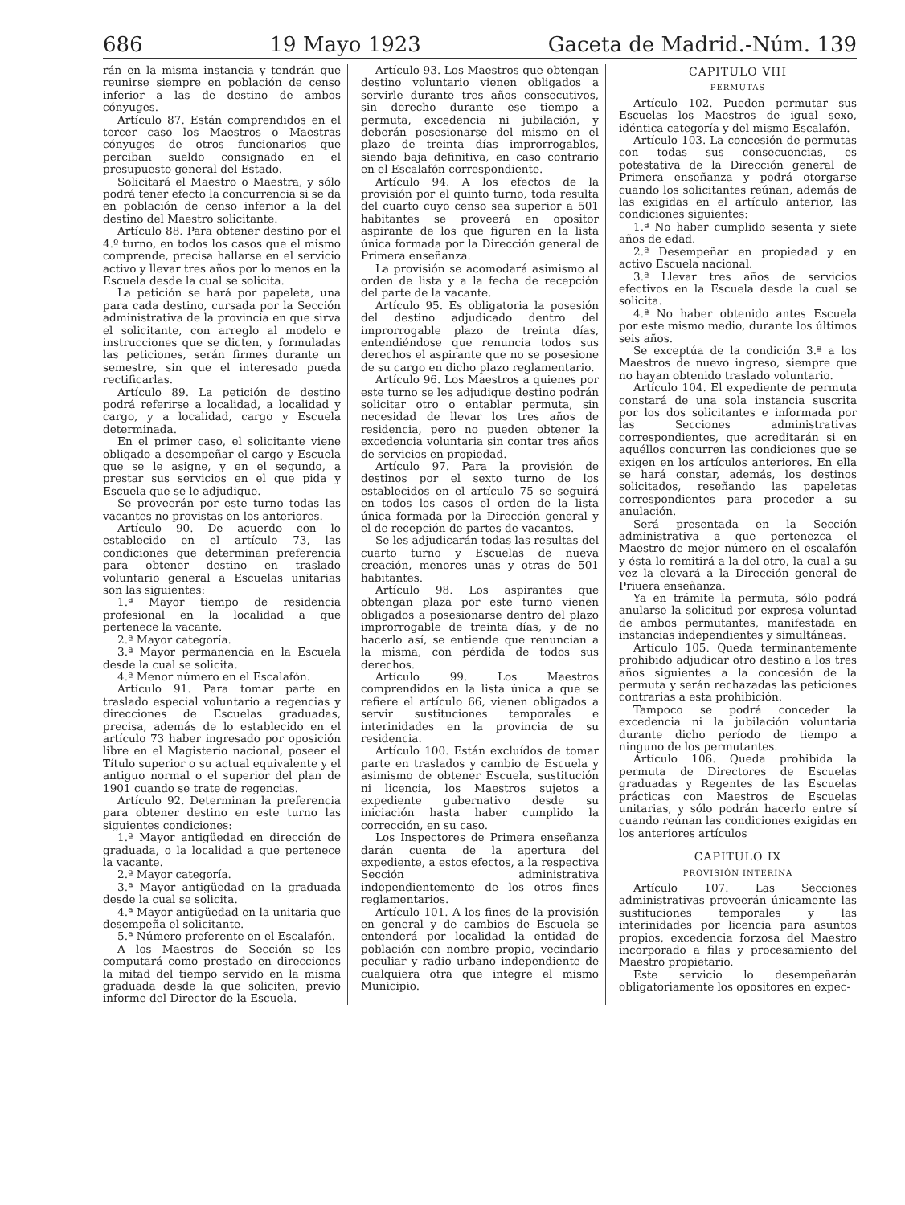686 19 Mayo 1923 Gaceta de Madrid.-Núm. 139
rán en la misma instancia y tendrán que reunirse siempre en población de censo inferior a las de destino de ambos cónyuges.
Artículo 87. Están comprendidos en el tercer caso los Maestros o Maestras cónyuges de otros funcionarios que perciban sueldo consignado en el presupuesto general del Estado.
Solicitará el Maestro o Maestra, y sólo podrá tener efecto la concurrencia si se da en población de censo inferior a la del destino del Maestro solicitante.
Artículo 88. Para obtener destino por el 4.º turno, en todos los casos que el mismo comprende, precisa hallarse en el servicio activo y llevar tres años por lo menos en la Escuela desde la cual se solicita.
La petición se hará por papeleta, una para cada destino, cursada por la Sección administrativa de la provincia en que sirva el solicitante, con arreglo al modelo e instrucciones que se dicten, y formuladas las peticiones, serán firmes durante un semestre, sin que el interesado pueda rectificarlas.
Artículo 89. La petición de destino podrá referirse a localidad, a localidad y cargo, y a localidad, cargo y Escuela determinada.
En el primer caso, el solicitante viene obligado a desempeñar el cargo y Escuela que se le asigne, y en el segundo, a prestar sus servicios en el que pida y Escuela que se le adjudique.
Se proveerán por este turno todas las vacantes no provistas en los anteriores.
Artículo 90. De acuerdo con lo establecido en el artículo 73, las condiciones que determinan preferencia para obtener destino en traslado voluntario general a Escuelas unitarias son las siguientes:
1.ª Mayor tiempo de residencia profesional en la localidad a que pertenece la vacante.
2.ª Mayor categoría.
3.ª Mayor permanencia en la Escuela desde la cual se solicita.
4.ª Menor número en el Escalafón.
Artículo 91. Para tomar parte en traslado especial voluntario a regencias y direcciones de Escuelas graduadas, precisa, además de lo establecido en el artículo 73 haber ingresado por oposición libre en el Magisterio nacional, poseer el Título superior o su actual equivalente y el antiguo normal o el superior del plan de 1901 cuando se trate de regencias.
Artículo 92. Determinan la preferencia para obtener destino en este turno las siguientes condiciones:
1.ª Mayor antigüedad en dirección de graduada, o la localidad a que pertenece la vacante.
2.ª Mayor categoría.
3.ª Mayor antigüedad en la graduada desde la cual se solicita.
4.ª Mayor antigüedad en la unitaria que desempeña el solicitante.
5.ª Número preferente en el Escalafón.
A los Maestros de Sección se les computará como prestado en direcciones la mitad del tiempo servido en la misma graduada desde la que soliciten, previo informe del Director de la Escuela.
Artículo 93. Los Maestros que obtengan destino voluntario vienen obligados a servirle durante tres años consecutivos, sin derecho durante ese tiempo a permuta, excedencia ni jubilación, y deberán posesionarse del mismo en el plazo de treinta días improrrogables, siendo baja definitiva, en caso contrario en el Escalafón correspondiente.
Artículo 94. A los efectos de la provisión por el quinto turno, toda resulta del cuarto cuyo censo sea superior a 501 habitantes se proveerá en opositor aspirante de los que figuren en la lista única formada por la Dirección general de Primera enseñanza.
La provisión se acomodará asimismo al orden de lista y a la fecha de recepción del parte de la vacante.
Artículo 95. Es obligatoria la posesión del destino adjudicado dentro del improrrogable plazo de treinta días, entendiéndose que renuncia todos sus derechos el aspirante que no se posesione de su cargo en dicho plazo reglamentario.
Artículo 96. Los Maestros a quienes por este turno se les adjudique destino podrán solicitar otro o entablar permuta, sin necesidad de llevar los tres años de residencia, pero no pueden obtener la excedencia voluntaria sin contar tres años de servicios en propiedad.
Artículo 97. Para la provisión de destinos por el sexto turno de los establecidos en el artículo 75 se seguirá en todos los casos el orden de la lista única formada por la Dirección general y el de recepción de partes de vacantes.
Se les adjudicarán todas las resultas del cuarto turno y Escuelas de nueva creación, menores unas y otras de 501 habitantes.
Artículo 98. Los aspirantes que obtengan plaza por este turno vienen obligados a posesionarse dentro del plazo improrrogable de treinta días, y de no hacerlo así, se entiende que renuncian a la misma, con pérdida de todos sus derechos.
Artículo 99. Los Maestros comprendidos en la lista única a que se refiere el artículo 66, vienen obligados a servir sustituciones temporales e interinidades en la provincia de su residencia.
Artículo 100. Están excluídos de tomar parte en traslados y cambio de Escuela y asimismo de obtener Escuela, sustitución ni licencia, los Maestros sujetos a expediente gubernativo desde su iniciación hasta haber cumplido la corrección, en su caso.
Los Inspectores de Primera enseñanza darán cuenta de la apertura del expediente, a estos efectos, a la respectiva Sección administrativa independientemente de los otros fines reglamentarios.
Artículo 101. A los fines de la provisión en general y de cambios de Escuela se entenderá por localidad la entidad de población con nombre propio, vecindario peculiar y radio urbano independiente de cualquiera otra que integre el mismo Municipio.
CAPITULO VIII
PERMUTAS
Artículo 102. Pueden permutar sus Escuelas los Maestros de igual sexo, idéntica categoría y del mismo Escalafón.
Artículo 103. La concesión de permutas con todas sus consecuencias, es potestativa de la Dirección general de Primera enseñanza y podrá otorgarse cuando los solicitantes reúnan, además de las exigidas en el artículo anterior, las condiciones siguientes:
1.ª No haber cumplido sesenta y siete años de edad.
2.ª Desempeñar en propiedad y en activo Escuela nacional.
3.ª Llevar tres años de servicios efectivos en la Escuela desde la cual se solicita.
4.ª No haber obtenido antes Escuela por este mismo medio, durante los últimos seis años.
Se exceptúa de la condición 3.ª a los Maestros de nuevo ingreso, siempre que no hayan obtenido traslado voluntario.
Artículo 104. El expediente de permuta constará de una sola instancia suscrita por los dos solicitantes e informada por las Secciones administrativas correspondientes, que acreditarán si en aquéllos concurren las condiciones que se exigen en los artículos anteriores. En ella se hará constar, además, los destinos solicitados, reseñando las papeletas correspondientes para proceder a su anulación.
Será presentada en la Sección administrativa a que pertenezca el Maestro de mejor número en el escalafón y ésta lo remitirá a la del otro, la cual a su vez la elevará a la Dirección general de Priuera enseñanza.
Ya en trámite la permuta, sólo podrá anularse la solicitud por expresa voluntad de ambos permutantes, manifestada en instancias independientes y simultáneas.
Artículo 105. Queda terminantemente prohibido adjudicar otro destino a los tres años siguientes a la concesión de la permuta y serán rechazadas las peticiones contrarias a esta prohibición.
Tampoco se podrá conceder la excedencia ni la jubilación voluntaria durante dicho período de tiempo a ninguno de los permutantes.
Artículo 106. Queda prohibida la permuta de Directores de Escuelas graduadas y Regentes de las Escuelas prácticas con Maestros de Escuelas unitarias, y sólo podrán hacerlo entre sí cuando reúnan las condiciones exigidas en los anteriores artículos
CAPITULO IX
PROVISIÓN INTERINA
Artículo 107. Las Secciones administrativas proveerán únicamente las sustituciones temporales y las interinidades por licencia para asuntos propios, excedencia forzosa del Maestro incorporado a filas y procesamiento del Maestro propietario.
Este servicio lo desempeñarán obligatoriamente los opositores en expec-